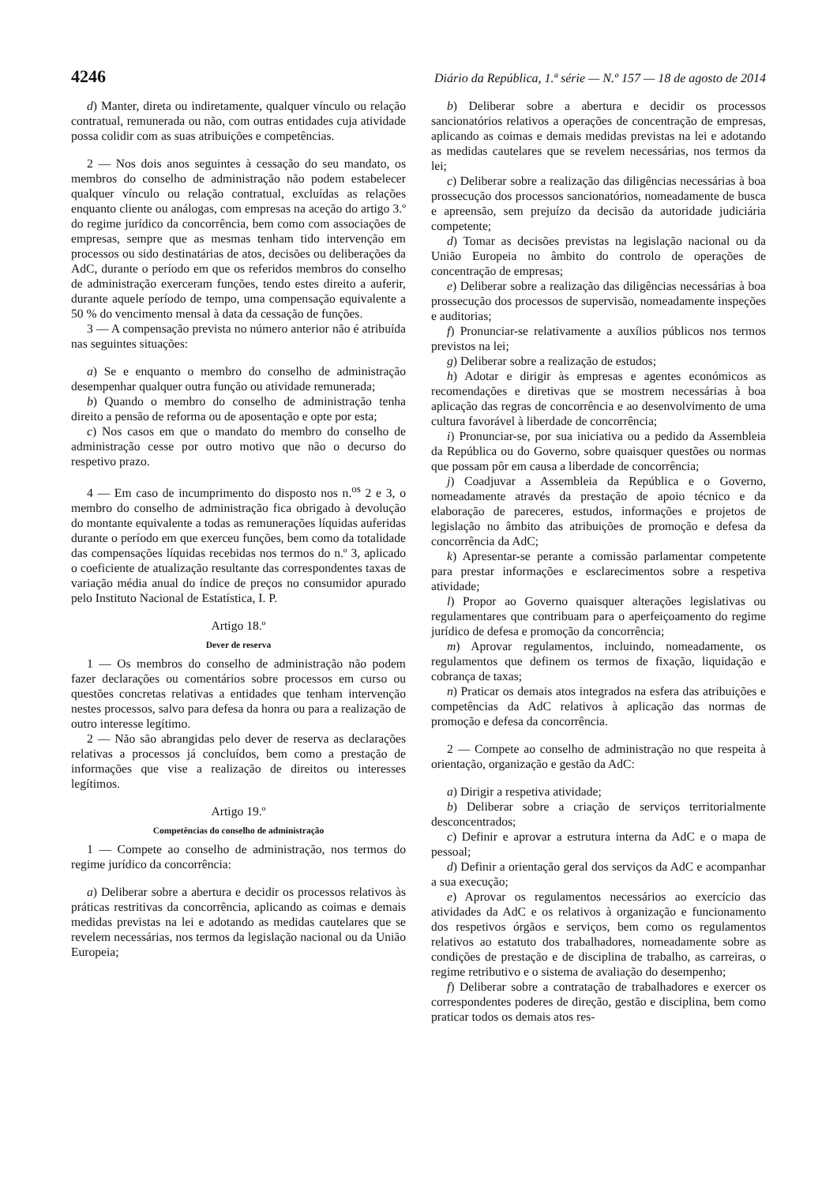4246 Diário da República, 1.ª série — N.º 157 — 18 de agosto de 2014
d) Manter, direta ou indiretamente, qualquer vínculo ou relação contratual, remunerada ou não, com outras entidades cuja atividade possa colidir com as suas atribuições e competências.
2 — Nos dois anos seguintes à cessação do seu mandato, os membros do conselho de administração não podem estabelecer qualquer vínculo ou relação contratual, excluídas as relações enquanto cliente ou análogas, com empresas na aceção do artigo 3.º do regime jurídico da concorrência, bem como com associações de empresas, sempre que as mesmas tenham tido intervenção em processos ou sido destinatárias de atos, decisões ou deliberações da AdC, durante o período em que os referidos membros do conselho de administração exerceram funções, tendo estes direito a auferir, durante aquele período de tempo, uma compensação equivalente a 50 % do vencimento mensal à data da cessação de funções.
3 — A compensação prevista no número anterior não é atribuída nas seguintes situações:
a) Se e enquanto o membro do conselho de administração desempenhar qualquer outra função ou atividade remunerada;
b) Quando o membro do conselho de administração tenha direito a pensão de reforma ou de aposentação e opte por esta;
c) Nos casos em que o mandato do membro do conselho de administração cesse por outro motivo que não o decurso do respetivo prazo.
4 — Em caso de incumprimento do disposto nos n.<sup>os</sup> 2 e 3, o membro do conselho de administração fica obrigado à devolução do montante equivalente a todas as remunerações líquidas auferidas durante o período em que exerceu funções, bem como da totalidade das compensações líquidas recebidas nos termos do n.º 3, aplicado o coeficiente de atualização resultante das correspondentes taxas de variação média anual do índice de preços no consumidor apurado pelo Instituto Nacional de Estatística, I. P.
Artigo 18.º
Dever de reserva
1 — Os membros do conselho de administração não podem fazer declarações ou comentários sobre processos em curso ou questões concretas relativas a entidades que tenham intervenção nestes processos, salvo para defesa da honra ou para a realização de outro interesse legítimo.
2 — Não são abrangidas pelo dever de reserva as declarações relativas a processos já concluídos, bem como a prestação de informações que vise a realização de direitos ou interesses legítimos.
Artigo 19.º
Competências do conselho de administração
1 — Compete ao conselho de administração, nos termos do regime jurídico da concorrência:
a) Deliberar sobre a abertura e decidir os processos relativos às práticas restritivas da concorrência, aplicando as coimas e demais medidas previstas na lei e adotando as medidas cautelares que se revelem necessárias, nos termos da legislação nacional ou da União Europeia;
b) Deliberar sobre a abertura e decidir os processos sancionatórios relativos a operações de concentração de empresas, aplicando as coimas e demais medidas previstas na lei e adotando as medidas cautelares que se revelem necessárias, nos termos da lei;
c) Deliberar sobre a realização das diligências necessárias à boa prossecução dos processos sancionatórios, nomeadamente de busca e apreensão, sem prejuízo da decisão da autoridade judiciária competente;
d) Tomar as decisões previstas na legislação nacional ou da União Europeia no âmbito do controlo de operações de concentração de empresas;
e) Deliberar sobre a realização das diligências necessárias à boa prossecução dos processos de supervisão, nomeadamente inspeções e auditorias;
f) Pronunciar-se relativamente a auxílios públicos nos termos previstos na lei;
g) Deliberar sobre a realização de estudos;
h) Adotar e dirigir às empresas e agentes económicos as recomendações e diretivas que se mostrem necessárias à boa aplicação das regras de concorrência e ao desenvolvimento de uma cultura favorável à liberdade de concorrência;
i) Pronunciar-se, por sua iniciativa ou a pedido da Assembleia da República ou do Governo, sobre quaisquer questões ou normas que possam pôr em causa a liberdade de concorrência;
j) Coadjuvar a Assembleia da República e o Governo, nomeadamente através da prestação de apoio técnico e da elaboração de pareceres, estudos, informações e projetos de legislação no âmbito das atribuições de promoção e defesa da concorrência da AdC;
k) Apresentar-se perante a comissão parlamentar competente para prestar informações e esclarecimentos sobre a respetiva atividade;
l) Propor ao Governo quaisquer alterações legislativas ou regulamentares que contribuam para o aperfeiçoamento do regime jurídico de defesa e promoção da concorrência;
m) Aprovar regulamentos, incluindo, nomeadamente, os regulamentos que definem os termos de fixação, liquidação e cobrança de taxas;
n) Praticar os demais atos integrados na esfera das atribuições e competências da AdC relativos à aplicação das normas de promoção e defesa da concorrência.
2 — Compete ao conselho de administração no que respeita à orientação, organização e gestão da AdC:
a) Dirigir a respetiva atividade;
b) Deliberar sobre a criação de serviços territorialmente desconcentrados;
c) Definir e aprovar a estrutura interna da AdC e o mapa de pessoal;
d) Definir a orientação geral dos serviços da AdC e acompanhar a sua execução;
e) Aprovar os regulamentos necessários ao exercício das atividades da AdC e os relativos à organização e funcionamento dos respetivos órgãos e serviços, bem como os regulamentos relativos ao estatuto dos trabalhadores, nomeadamente sobre as condições de prestação e de disciplina de trabalho, as carreiras, o regime retributivo e o sistema de avaliação do desempenho;
f) Deliberar sobre a contratação de trabalhadores e exercer os correspondentes poderes de direção, gestão e disciplina, bem como praticar todos os demais atos res-